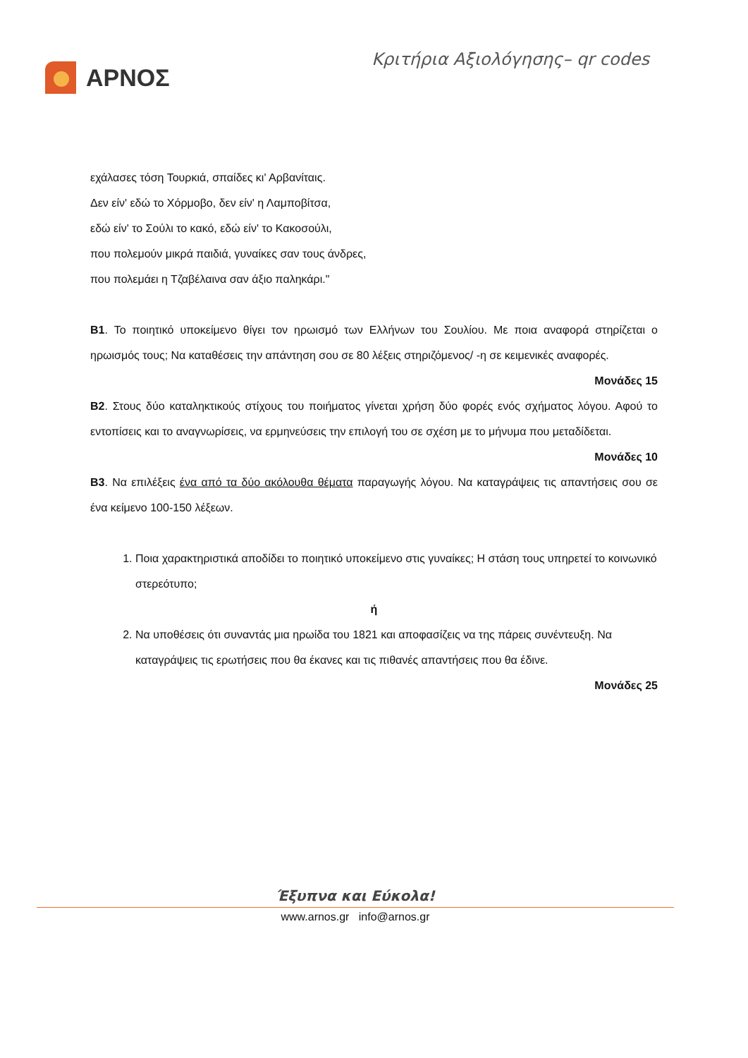ΑΡΝΟΣ
Κριτήρια Αξιολόγησης– qr codes
εχάλασες τόση Τουρκιά, σπαίδες κι' Αρβανίταις.
Δεν είν' εδώ το Χόρμοβο, δεν είν' η Λαμποβίτσα,
εδώ είν' το Σούλι το κακό, εδώ είν' το Κακοσούλι,
που πολεμούν μικρά παιδιά, γυναίκες σαν τους άνδρες,
που πολεμάει η Τζαβέλαινα σαν άξιο παληκάρι."
Β1. Το ποιητικό υποκείμενο θίγει τον ηρωισμό των Ελλήνων του Σουλίου. Με ποια αναφορά στηρίζεται ο ηρωισμός τους; Να καταθέσεις την απάντηση σου σε 80 λέξεις στηριζόμενος/ -η σε κειμενικές αναφορές.
Μονάδες 15
Β2. Στους δύο καταληκτικούς στίχους του ποιήματος γίνεται χρήση δύο φορές ενός σχήματος λόγου. Αφού το εντοπίσεις και το αναγνωρίσεις, να ερμηνεύσεις την επιλογή του σε σχέση με το μήνυμα που μεταδίδεται.
Μονάδες 10
Β3. Να επιλέξεις ένα από τα δύο ακόλουθα θέματα παραγωγής λόγου. Να καταγράψεις τις απαντήσεις σου σε ένα κείμενο 100-150 λέξεων.
1. Ποια χαρακτηριστικά αποδίδει το ποιητικό υποκείμενο στις γυναίκες; Η στάση τους υπηρετεί το κοινωνικό στερεότυπο;
ή
2. Να υποθέσεις ότι συναντάς μια ηρωίδα του 1821 και αποφασίζεις να της πάρεις συνέντευξη. Να καταγράψεις τις ερωτήσεις που θα έκανες και τις πιθανές απαντήσεις που θα έδινε.
Μονάδες 25
Έξυπνα και Εύκολα!
www.arnos.gr info@arnos.gr